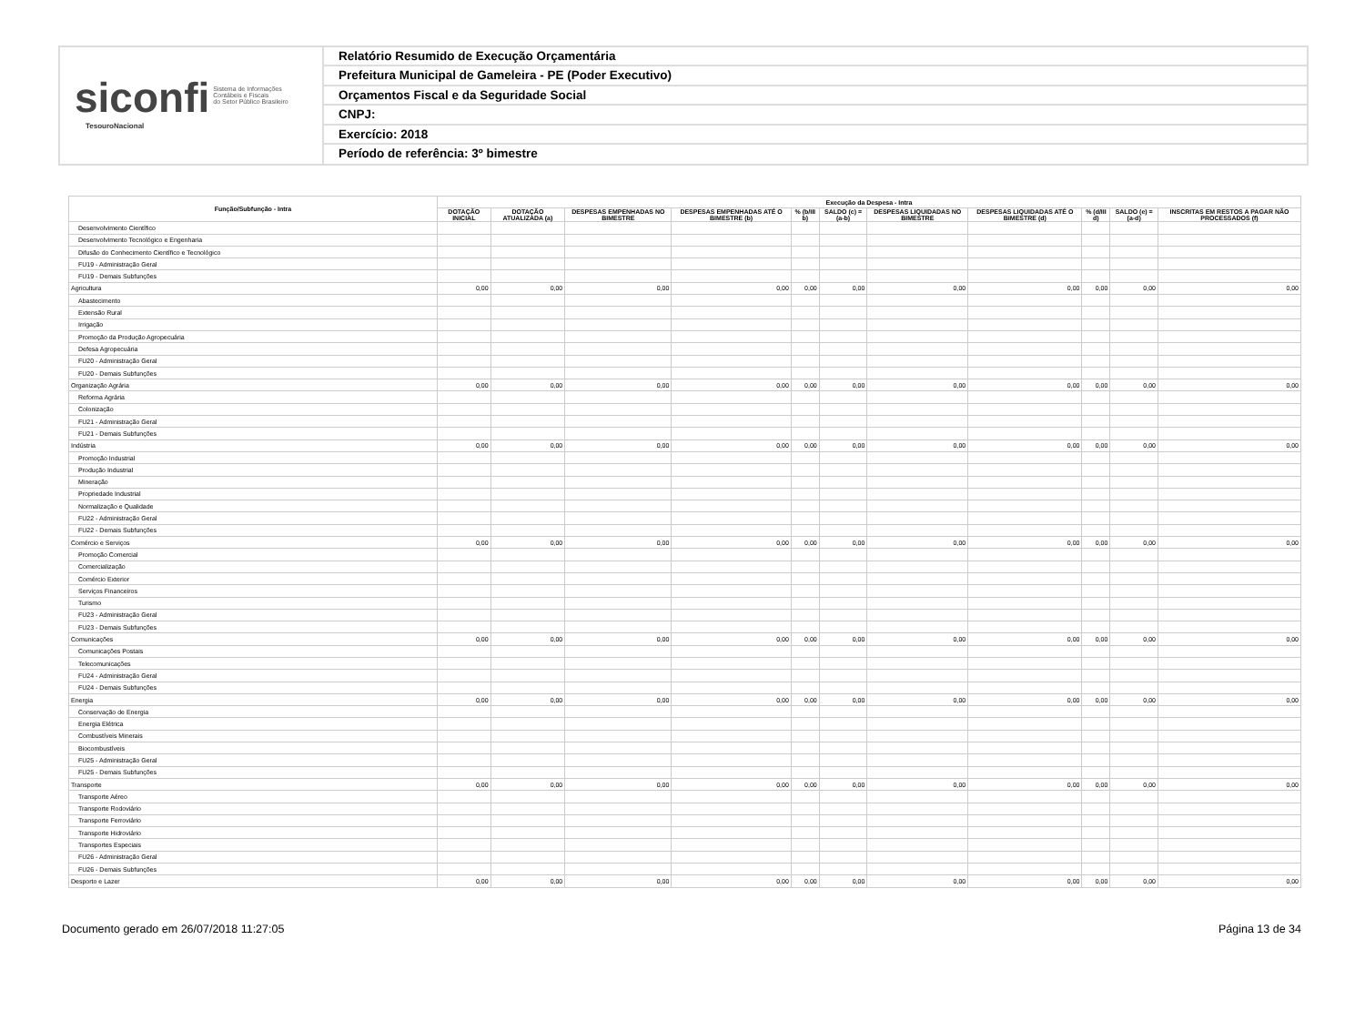siconfi Sistema de Informações
Contábeis e Fiscais
do Setor Público Brasileiro
TesouroNacional
Relatório Resumido de Execução Orçamentária
Prefeitura Municipal de Gameleira - PE (Poder Executivo)
Orçamentos Fiscal e da Seguridade Social
CNPJ:
Exercício: 2018
Período de referência: 3º bimestre
| Função/Subfunção - Intra | Execução da Despesa - Intra | | | | | | | | | | |
| --- | --- | --- | --- | --- | --- | --- | --- | --- | --- | --- | --- |
| | DOTAÇÃO INICIAL | DOTAÇÃO ATUALIZADA (a) | DESPESAS EMPENHADAS NO BIMESTRE | DESPESAS EMPENHADAS ATÉ O BIMESTRE (b) | % (b/III b) | SALDO (c) = (a-b) | DESPESAS LIQUIDADAS NO BIMESTRE | DESPESAS LIQUIDADAS ATÉ O BIMESTRE (d) | % (d/III d) | SALDO (e) = (a-d) | INSCRITAS EM RESTOS A PAGAR NÃO PROCESSADOS (f) |
| Desenvolvimento Científico | | | | | | | | | | | |
| Desenvolvimento Tecnológico e Engenharia | | | | | | | | | | | |
| Difusão do Conhecimento Científico e Tecnológico | | | | | | | | | | | |
| FU19 - Administração Geral | | | | | | | | | | | |
| FU19 - Demais Subfunções | | | | | | | | | | | |
| Agricultura | 0,00 | 0,00 | 0,00 | 0,00 | 0,00 | 0,00 | 0,00 | 0,00 | 0,00 | 0,00 | 0,00 |
| Abastecimento | | | | | | | | | | | |
| Extensão Rural | | | | | | | | | | | |
| Irrigação | | | | | | | | | | | |
| Promoção da Produção Agropecuária | | | | | | | | | | | |
| Defesa Agropecuária | | | | | | | | | | | |
| FU20 - Administração Geral | | | | | | | | | | | |
| FU20 - Demais Subfunções | | | | | | | | | | | |
| Organização Agrária | 0,00 | 0,00 | 0,00 | 0,00 | 0,00 | 0,00 | 0,00 | 0,00 | 0,00 | 0,00 | 0,00 |
| Reforma Agrária | | | | | | | | | | | |
| Colonização | | | | | | | | | | | |
| FU21 - Administração Geral | | | | | | | | | | | |
| FU21 - Demais Subfunções | | | | | | | | | | | |
| Indústria | 0,00 | 0,00 | 0,00 | 0,00 | 0,00 | 0,00 | 0,00 | 0,00 | 0,00 | 0,00 | 0,00 |
| Promoção Industrial | | | | | | | | | | | |
| Produção Industrial | | | | | | | | | | | |
| Mineração | | | | | | | | | | | |
| Propriedade Industrial | | | | | | | | | | | |
| Normalização e Qualidade | | | | | | | | | | | |
| FU22 - Administração Geral | | | | | | | | | | | |
| FU22 - Demais Subfunções | | | | | | | | | | | |
| Comércio e Serviços | 0,00 | 0,00 | 0,00 | 0,00 | 0,00 | 0,00 | 0,00 | 0,00 | 0,00 | 0,00 | 0,00 |
| Promoção Comercial | | | | | | | | | | | |
| Comercialização | | | | | | | | | | | |
| Comércio Exterior | | | | | | | | | | | |
| Serviços Financeiros | | | | | | | | | | | |
| Turismo | | | | | | | | | | | |
| FU23 - Administração Geral | | | | | | | | | | | |
| FU23 - Demais Subfunções | | | | | | | | | | | |
| Comunicações | 0,00 | 0,00 | 0,00 | 0,00 | 0,00 | 0,00 | 0,00 | 0,00 | 0,00 | 0,00 | 0,00 |
| Comunicações Postais | | | | | | | | | | | |
| Telecomunicações | | | | | | | | | | | |
| FU24 - Administração Geral | | | | | | | | | | | |
| FU24 - Demais Subfunções | | | | | | | | | | | |
| Energia | 0,00 | 0,00 | 0,00 | 0,00 | 0,00 | 0,00 | 0,00 | 0,00 | 0,00 | 0,00 | 0,00 |
| Conservação de Energia | | | | | | | | | | | |
| Energia Elétrica | | | | | | | | | | | |
| Combustíveis Minerais | | | | | | | | | | | |
| Biocombustíveis | | | | | | | | | | | |
| FU25 - Administração Geral | | | | | | | | | | | |
| FU25 - Demais Subfunções | | | | | | | | | | | |
| Transporte | 0,00 | 0,00 | 0,00 | 0,00 | 0,00 | 0,00 | 0,00 | 0,00 | 0,00 | 0,00 | 0,00 |
| Transporte Aéreo | | | | | | | | | | | |
| Transporte Rodoviário | | | | | | | | | | | |
| Transporte Ferroviário | | | | | | | | | | | |
| Transporte Hidroviário | | | | | | | | | | | |
| Transportes Especiais | | | | | | | | | | | |
| FU26 - Administração Geral | | | | | | | | | | | |
| FU26 - Demais Subfunções | | | | | | | | | | | |
| Desporto e Lazer | 0,00 | 0,00 | 0,00 | 0,00 | 0,00 | 0,00 | 0,00 | 0,00 | 0,00 | 0,00 | 0,00 |
Documento gerado em 26/07/2018 11:27:05 Página 13 de 34